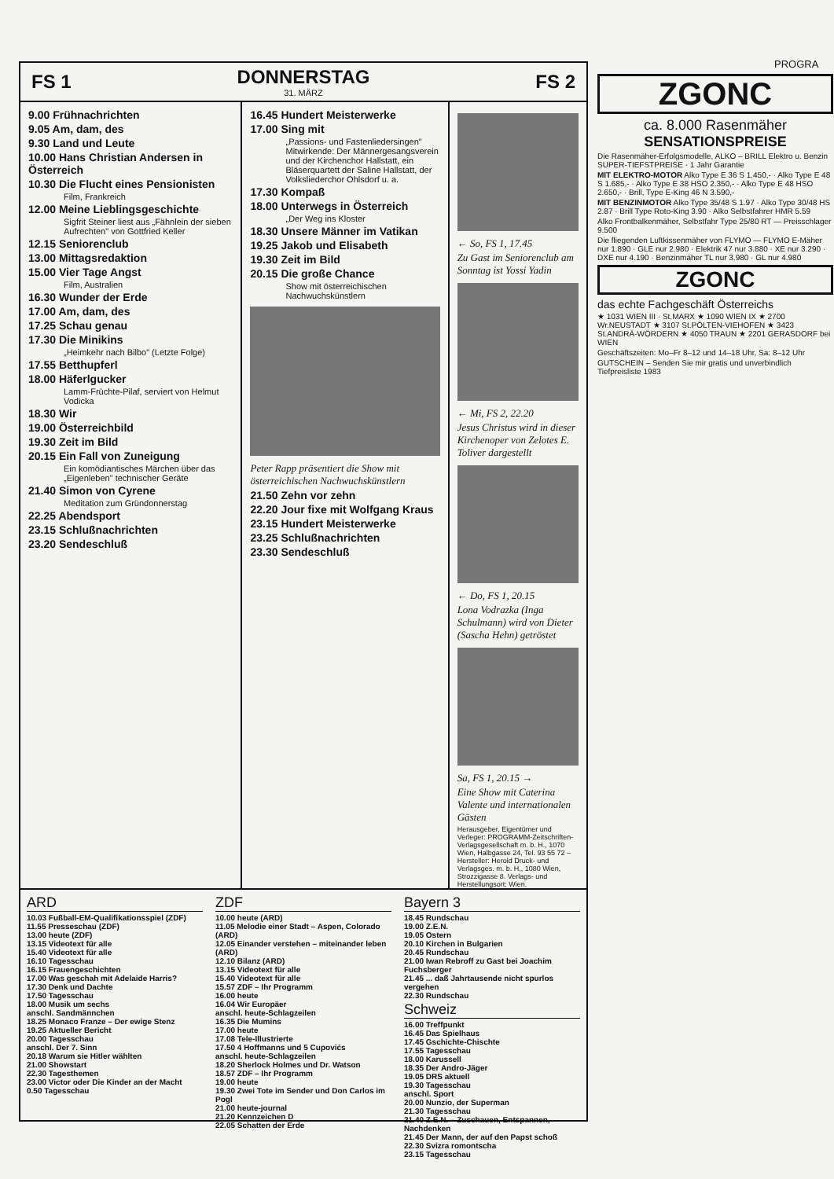PROGRA
FS 1 DONNERSTAG
31. MÄRZ FS 2
9.00 Frühnachrichten
9.05 Am, dam, des
9.30 Land und Leute
10.00 Hans Christian Andersen in Österreich
10.30 Die Flucht eines Pensionisten
Film, Frankreich
12.00 Meine Lieblingsgeschichte
Sigfrit Steiner liest aus „Fähnlein der sieben Aufrechten" von Gottfried Keller
12.15 Seniorenclub
13.00 Mittagsredaktion
15.00 Vier Tage Angst
Film, Australien
16.30 Wunder der Erde
17.00 Am, dam, des
17.25 Schau genau
17.30 Die Minikins
„Heimkehr nach Bilbo" (Letzte Folge)
17.55 Betthupferl
18.00 Häferlgucker
Lamm-Früchte-Pilaf, serviert von Helmut Vodicka
18.30 Wir
19.00 Österreichbild
19.30 Zeit im Bild
20.15 Ein Fall von Zuneigung
Ein komödiantisches Märchen über das „Eigenleben" technischer Geräte
21.40 Simon von Cyrene
Meditation zum Gründonnerstag
22.25 Abendsport
23.15 Schlußnachrichten
23.20 Sendeschluß
16.45 Hundert Meisterwerke
17.00 Sing mit
„Passions- und Fastenliedersingen" Mitwirkende: Der Männergesangsverein und der Kirchenchor Hallstatt, ein Bläserquartett der Saline Hallstatt, der Volksliederchor Ohlsdorf u. a.
17.30 Kompaß
18.00 Unterwegs in Österreich
„Der Weg ins Kloster
18.30 Unsere Männer im Vatikan
19.25 Jakob und Elisabeth
19.30 Zeit im Bild
20.15 Die große Chance
Show mit österreichischen Nachwuchskünstlern
Peter Rapp präsentiert die Show mit österreichischen Nachwuchskünstlern
21.50 Zehn vor zehn
22.20 Jour fixe mit Wolfgang Kraus
23.15 Hundert Meisterwerke
23.25 Schlußnachrichten
23.30 Sendeschluß
← So, FS 1, 17.45
Zu Gast im Seniorenclub am Sonntag ist Yossi Yadin
← Mi, FS 2, 22.20
Jesus Christus wird in dieser Kirchenoper von Zelotes E. Toliver dargestellt
← Do, FS 1, 20.15
Lona Vodrazka (Inga Schulmann) wird von Dieter (Sascha Hehn) getröstet
Sa, FS 1, 20.15 →
Eine Show mit Caterina Valente und internationalen Gästen
Herausgeber, Eigentümer und Verleger: PROGRAMM-Zeitschriften-Verlagsgesellschaft m. b. H., 1070 Wien, Halbgasse 24, Tel. 93 55 72 – Hersteller: Herold Druck- und Verlagsges. m. b. H., 1080 Wien, Strozzigasse 8. Verlags- und Herstellungsort: Wien.
ARD
10.03 Fußball-EM-Qualifikationsspiel (ZDF)
11.55 Presseschau (ZDF)
13.00 heute (ZDF)
13.15 Videotext für alle
15.40 Videotext für alle
16.10 Tagesschau
16.15 Frauengeschichten
17.00 Was geschah mit Adelaide Harris?
17.30 Denk und Dachte
17.50 Tagesschau
18.00 Musik um sechs
anschl. Sandmännchen
18.25 Monaco Franze – Der ewige Stenz
19.25 Aktueller Bericht
20.00 Tagesschau
anschl. Der 7. Sinn
20.18 Warum sie Hitler wählten
21.00 Showstart
22.30 Tagesthemen
23.00 Victor oder Die Kinder an der Macht
0.50 Tagesschau
ZDF
10.00 heute (ARD)
11.05 Melodie einer Stadt – Aspen, Colorado (ARD)
12.05 Einander verstehen – miteinander leben (ARD)
12.10 Bilanz (ARD)
13.15 Videotext für alle
15.40 Videotext für alle
15.57 ZDF – Ihr Programm
16.00 heute
16.04 Wir Europäer
anschl. heute-Schlagzeilen
16.35 Die Mumins
17.00 heute
17.08 Tele-Illustrierte
17.50 4 Hoffmanns und 5 Cupovićs
anschl. heute-Schlagzeilen
18.20 Sherlock Holmes und Dr. Watson
18.57 ZDF – Ihr Programm
19.00 heute
19.30 Zwei Tote im Sender und Don Carlos im Pogl
21.00 heute-journal
21.20 Kennzeichen D
22.05 Schatten der Erde
Bayern 3
18.45 Rundschau
19.00 Z.E.N.
19.05 Ostern
20.10 Kirchen in Bulgarien
20.45 Rundschau
21.00 Iwan Rebroff zu Gast bei Joachim Fuchsberger
21.45 ... daß Jahrtausende nicht spurlos vergehen
22.30 Rundschau
Schweiz
16.00 Treffpunkt
16.45 Das Spielhaus
17.45 Gschichte-Chischte
17.55 Tagesschau
18.00 Karussell
18.35 Der Andro-Jäger
19.05 DRS aktuell
19.30 Tagesschau
anschl. Sport
20.00 Nunzio, der Superman
21.30 Tagesschau
21.40 Z.E.N. – Zuschauen, Entspannen, Nachdenken
21.45 Der Mann, der auf den Papst schoß
22.30 Svizra romontscha
23.15 Tagesschau
ZGONC
ca. 8.000 Rasenmäher
SENSATIONSPREISE
Die Rasenmäher-Erfolgsmodelle, ALKO – BRILL Elektro u. Benzin SUPER-TIEFSTPREISE · 1 Jahr Garantie
MIT ELEKTRO-MOTOR Alko Type E 36 S 1.450,- · Alko Type E 48 S 1.685,- · Alko Type E 38 HSO 2.350,- · Alko Type E 48 HSO 2.650,- · Brill, Type E-King 46 N 3.590,-
MIT BENZINMOTOR Alko Type 35/48 S 1.97 · Alko Type 30/48 HS 2.87 · Brill Type Roto-King 3.90 · Alko Selbstfahrer HMR 5.59
Alko Frontbalkenmäher, Selbstfahr Type 25/80 RT — Preisschlager 9.500
Die fliegenden Luftkissenmäher von FLYMO — FLYMO E-Mäher nur 1.890 · GLE nur 2.980 · Elektrik 47 nur 3.880 · XE nur 3.290 · DXE nur 4.190 · Benzinmäher TL nur 3.980 · GL nur 4.980
ZGONC
das echte Fachgeschäft Österreichs
★ 1031 WIEN III · St.MARX ★ 1090 WIEN IX ★ 2700 Wr.NEUSTADT ★ 3107 St.PÖLTEN-VIEHOFEN ★ 3423 St.ANDRÄ-WÖRDERN ★ 4050 TRAUN ★ 2201 GERASDORF bei WIEN
Geschäftszeiten: Mo–Fr 8–12 und 14–18 Uhr, Sa: 8–12 Uhr
GUTSCHEIN – Senden Sie mir gratis und unverbindlich Tiefpreisliste 1983